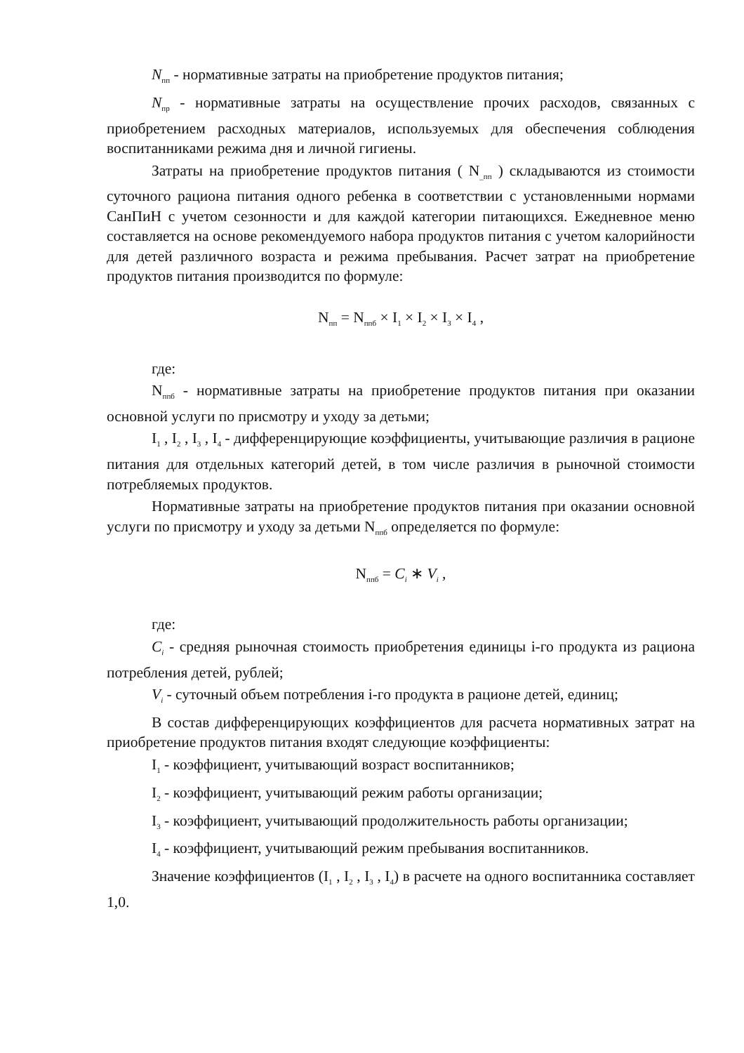N<sub>пп</sub> - нормативные затраты на приобретение продуктов питания;
N<sub>пр</sub> - нормативные затраты на осуществление прочих расходов, связанных с приобретением расходных материалов, используемых для обеспечения соблюдения воспитанниками режима дня и личной гигиены.
Затраты на приобретение продуктов питания ( N<sub>_пп</sub> ) складываются из стоимости суточного рациона питания одного ребенка в соответствии с установленными нормами СанПиН с учетом сезонности и для каждой категории питающихся. Ежедневное меню составляется на основе рекомендуемого набора продуктов питания с учетом калорийности для детей различного возраста и режима пребывания. Расчет затрат на приобретение продуктов питания производится по формуле:
N<sub>пп</sub> = N<sub>ппб</sub> × I<sub>1</sub> × I<sub>2</sub> × I<sub>3</sub> × I<sub>4</sub> ,
где:
N<sub>ппб</sub> - нормативные затраты на приобретение продуктов питания при оказании основной услуги по присмотру и уходу за детьми;
I<sub>1</sub> , I<sub>2</sub> , I<sub>3</sub> , I<sub>4</sub> - дифференцирующие коэффициенты, учитывающие различия в рационе питания для отдельных категорий детей, в том числе различия в рыночной стоимости потребляемых продуктов.
Нормативные затраты на приобретение продуктов питания при оказании основной услуги по присмотру и уходу за детьми N<sub>ппб</sub> определяется по формуле:
N<sub>ппб</sub> = C<sub>i</sub> ∗ V<sub>i</sub> ,
где:
C<sub>i</sub> - средняя рыночная стоимость приобретения единицы i-го продукта из рациона потребления детей, рублей;
V<sub>i</sub> - суточный объем потребления i-го продукта в рационе детей, единиц;
В состав дифференцирующих коэффициентов для расчета нормативных затрат на приобретение продуктов питания входят следующие коэффициенты:
I<sub>1</sub> - коэффициент, учитывающий возраст воспитанников;
I<sub>2</sub> - коэффициент, учитывающий режим работы организации;
I<sub>3</sub> - коэффициент, учитывающий продолжительность работы организации;
I<sub>4</sub> - коэффициент, учитывающий режим пребывания воспитанников.
Значение коэффициентов (I<sub>1</sub> , I<sub>2</sub> , I<sub>3</sub> , I<sub>4</sub>) в расчете на одного воспитанника составляет 1,0.